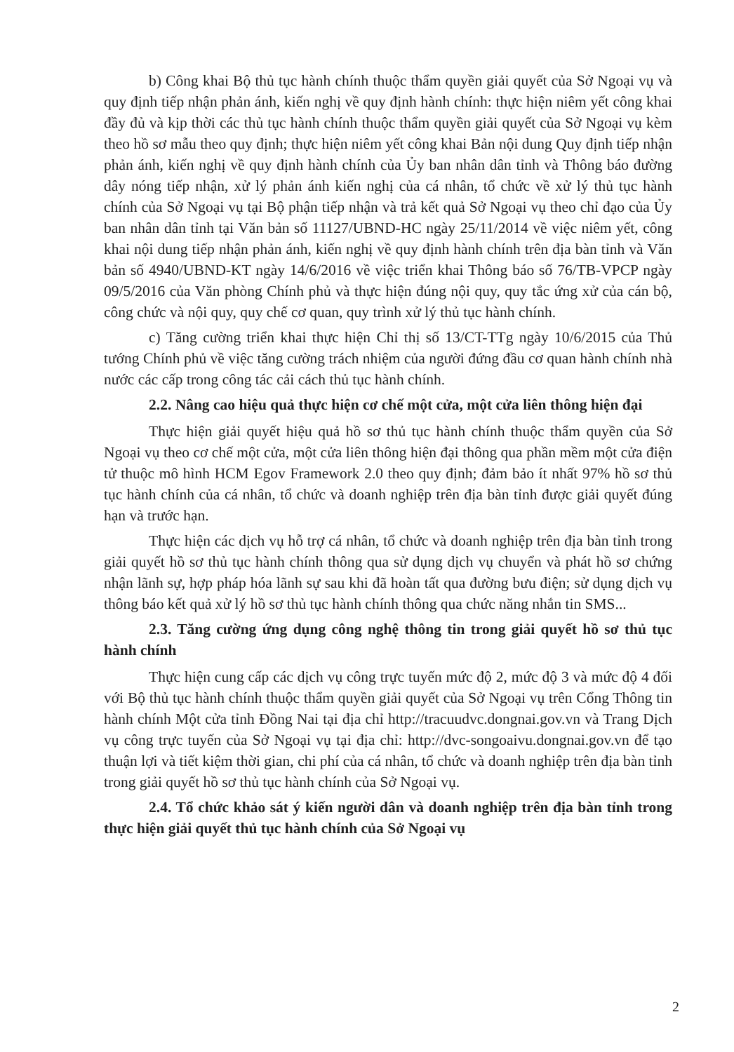b) Công khai Bộ thủ tục hành chính thuộc thẩm quyền giải quyết của Sở Ngoại vụ và quy định tiếp nhận phản ánh, kiến nghị về quy định hành chính: thực hiện niêm yết công khai đầy đủ và kịp thời các thủ tục hành chính thuộc thẩm quyền giải quyết của Sở Ngoại vụ kèm theo hồ sơ mẫu theo quy định; thực hiện niêm yết công khai Bản nội dung Quy định tiếp nhận phản ánh, kiến nghị về quy định hành chính của Ủy ban nhân dân tỉnh và Thông báo đường dây nóng tiếp nhận, xử lý phản ánh kiến nghị của cá nhân, tổ chức về xử lý thủ tục hành chính của Sở Ngoại vụ tại Bộ phận tiếp nhận và trả kết quả Sở Ngoại vụ theo chỉ đạo của Ủy ban nhân dân tỉnh tại Văn bản số 11127/UBND-HC ngày 25/11/2014 về việc niêm yết, công khai nội dung tiếp nhận phản ánh, kiến nghị về quy định hành chính trên địa bàn tỉnh và Văn bản số 4940/UBND-KT ngày 14/6/2016 về việc triển khai Thông báo số 76/TB-VPCP ngày 09/5/2016 của Văn phòng Chính phủ và thực hiện đúng nội quy, quy tắc ứng xử của cán bộ, công chức và nội quy, quy chế cơ quan, quy trình xử lý thủ tục hành chính.
c) Tăng cường triển khai thực hiện Chỉ thị số 13/CT-TTg ngày 10/6/2015 của Thủ tướng Chính phủ về việc tăng cường trách nhiệm của người đứng đầu cơ quan hành chính nhà nước các cấp trong công tác cải cách thủ tục hành chính.
2.2. Nâng cao hiệu quả thực hiện cơ chế một cửa, một cửa liên thông hiện đại
Thực hiện giải quyết hiệu quả hồ sơ thủ tục hành chính thuộc thẩm quyền của Sở Ngoại vụ theo cơ chế một cửa, một cửa liên thông hiện đại thông qua phần mềm một cửa điện tử thuộc mô hình HCM Egov Framework 2.0 theo quy định; đảm bảo ít nhất 97% hồ sơ thủ tục hành chính của cá nhân, tổ chức và doanh nghiệp trên địa bàn tỉnh được giải quyết đúng hạn và trước hạn.
Thực hiện các dịch vụ hỗ trợ cá nhân, tổ chức và doanh nghiệp trên địa bàn tỉnh trong giải quyết hồ sơ thủ tục hành chính thông qua sử dụng dịch vụ chuyển và phát hồ sơ chứng nhận lãnh sự, hợp pháp hóa lãnh sự sau khi đã hoàn tất qua đường bưu điện; sử dụng dịch vụ thông báo kết quả xử lý hồ sơ thủ tục hành chính thông qua chức năng nhắn tin SMS...
2.3. Tăng cường ứng dụng công nghệ thông tin trong giải quyết hồ sơ thủ tục hành chính
Thực hiện cung cấp các dịch vụ công trực tuyến mức độ 2, mức độ 3 và mức độ 4 đối với Bộ thủ tục hành chính thuộc thẩm quyền giải quyết của Sở Ngoại vụ trên Cổng Thông tin hành chính Một cửa tỉnh Đồng Nai tại địa chỉ http://tracuudvc.dongnai.gov.vn và Trang Dịch vụ công trực tuyến của Sở Ngoại vụ tại địa chỉ: http://dvc-songoaivu.dongnai.gov.vn để tạo thuận lợi và tiết kiệm thời gian, chi phí của cá nhân, tổ chức và doanh nghiệp trên địa bàn tỉnh trong giải quyết hồ sơ thủ tục hành chính của Sở Ngoại vụ.
2.4. Tổ chức khảo sát ý kiến người dân và doanh nghiệp trên địa bàn tỉnh trong thực hiện giải quyết thủ tục hành chính của Sở Ngoại vụ
2